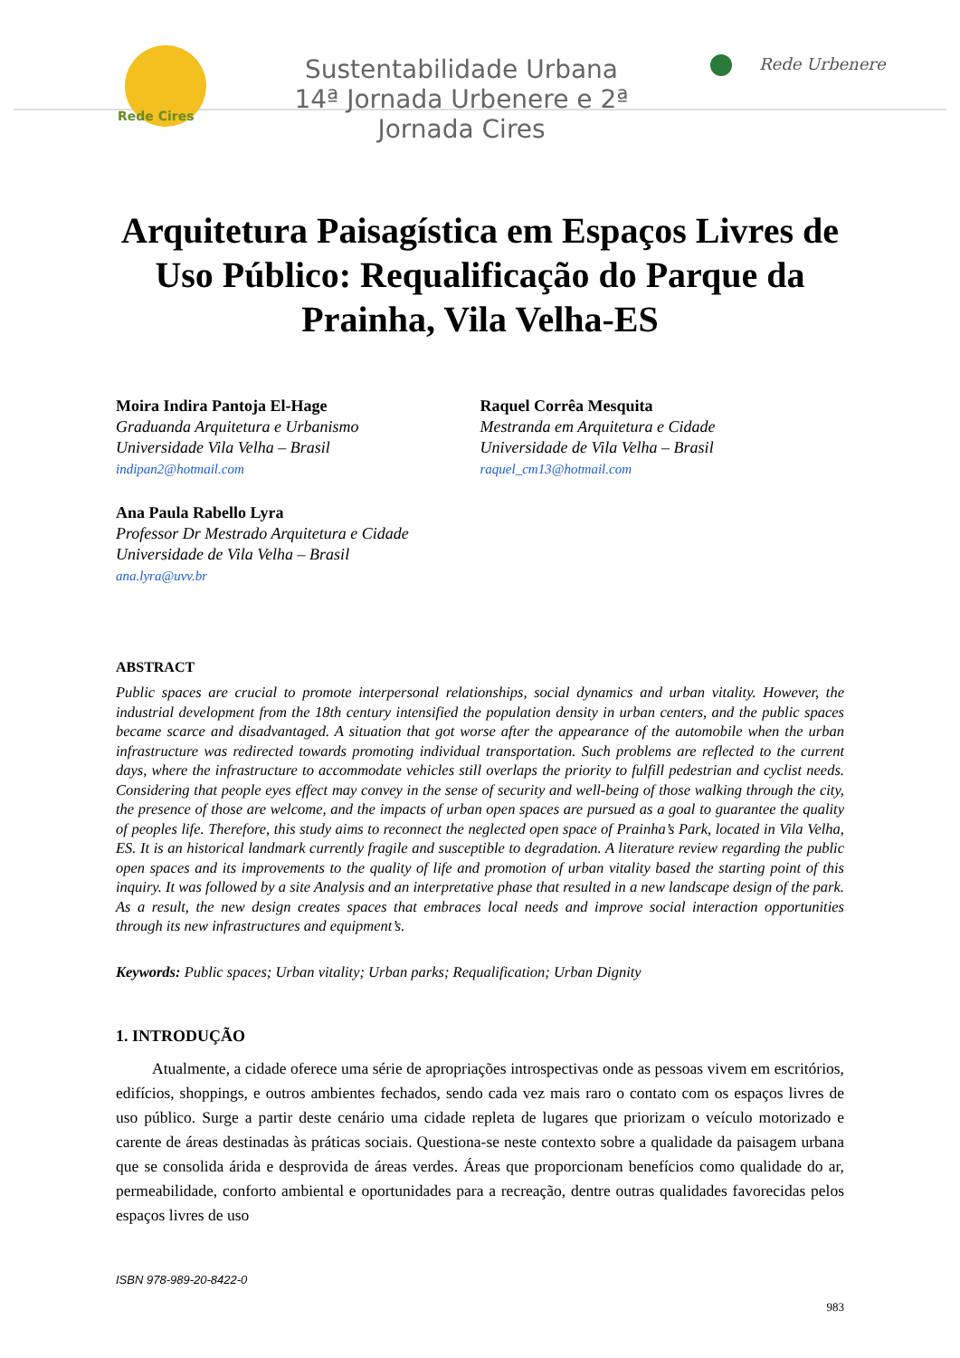Rede Cires
Sustentabilidade Urbana
14ª Jornada Urbenere e 2ª Jornada Cires
Rede Urbenere
Arquitetura Paisagística em Espaços Livres de Uso Público: Requalificação do Parque da Prainha, Vila Velha-ES
Moira Indira Pantoja El-Hage
Graduanda Arquitetura e Urbanismo
Universidade Vila Velha – Brasil
indipan2@hotmail.com
Ana Paula Rabello Lyra
Professor Dr Mestrado Arquitetura e Cidade
Universidade de Vila Velha – Brasil
ana.lyra@uvv.br
Raquel Corrêa Mesquita
Mestranda em Arquitetura e Cidade
Universidade de Vila Velha – Brasil
raquel_cm13@hotmail.com
ABSTRACT
Public spaces are crucial to promote interpersonal relationships, social dynamics and urban vitality. However, the industrial development from the 18th century intensified the population density in urban centers, and the public spaces became scarce and disadvantaged. A situation that got worse after the appearance of the automobile when the urban infrastructure was redirected towards promoting individual transportation. Such problems are reflected to the current days, where the infrastructure to accommodate vehicles still overlaps the priority to fulfill pedestrian and cyclist needs. Considering that people eyes effect may convey in the sense of security and well-being of those walking through the city, the presence of those are welcome, and the impacts of urban open spaces are pursued as a goal to guarantee the quality of peoples life. Therefore, this study aims to reconnect the neglected open space of Prainha’s Park, located in Vila Velha, ES. It is an historical landmark currently fragile and susceptible to degradation. A literature review regarding the public open spaces and its improvements to the quality of life and promotion of urban vitality based the starting point of this inquiry. It was followed by a site Analysis and an interpretative phase that resulted in a new landscape design of the park. As a result, the new design creates spaces that embraces local needs and improve social interaction opportunities through its new infrastructures and equipment’s.
Keywords: Public spaces; Urban vitality; Urban parks; Requalification; Urban Dignity
1. INTRODUÇÃO
Atualmente, a cidade oferece uma série de apropriações introspectivas onde as pessoas vivem em escritórios, edifícios, shoppings, e outros ambientes fechados, sendo cada vez mais raro o contato com os espaços livres de uso público. Surge a partir deste cenário uma cidade repleta de lugares que priorizam o veículo motorizado e carente de áreas destinadas às práticas sociais. Questiona-se neste contexto sobre a qualidade da paisagem urbana que se consolida árida e desprovida de áreas verdes. Áreas que proporcionam benefícios como qualidade do ar, permeabilidade, conforto ambiental e oportunidades para a recreação, dentre outras qualidades favorecidas pelos espaços livres de uso
ISBN 978-989-20-8422-0
983